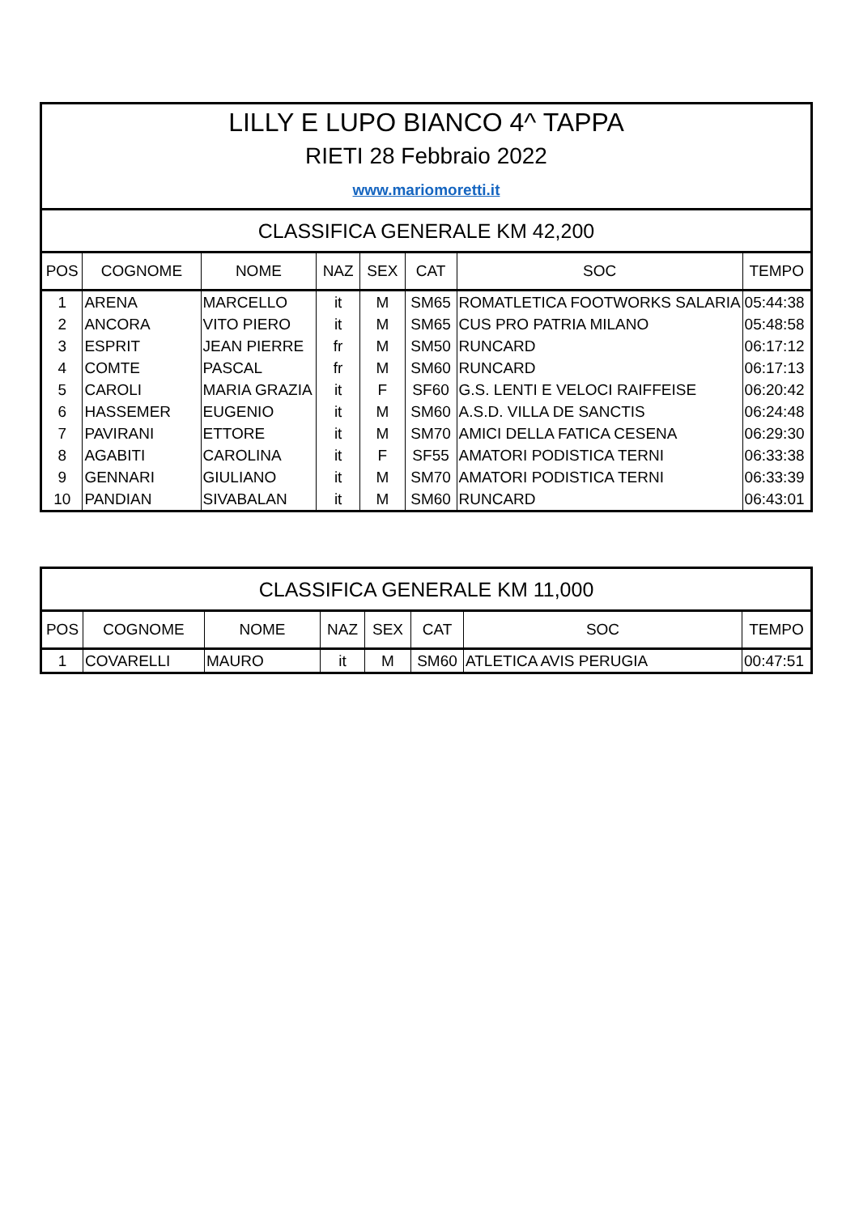| LILLY E LUPO BIANCO 4^ TAPPA | | | | | | | |
| RIETI 28 Febbraio 2022 | | | | | | | |
| www.mariomoretti.it | | | | | | | |
| CLASSIFICA GENERALE KM 42,200 | | | | | | | |
| POS | COGNOME | NOME | NAZ | SEX | CAT | SOC | TEMPO |
| 1 | ARENA | MARCELLO | it | M | SM65 | ROMATLETICA FOOTWORKS SALARIA | 05:44:38 |
| 2 | ANCORA | VITO PIERO | it | M | SM65 | CUS PRO PATRIA MILANO | 05:48:58 |
| 3 | ESPRIT | JEAN PIERRE | fr | M | SM50 | RUNCARD | 06:17:12 |
| 4 | COMTE | PASCAL | fr | M | SM60 | RUNCARD | 06:17:13 |
| 5 | CAROLI | MARIA GRAZIA | it | F | SF60 | G.S. LENTI E VELOCI RAIFFEISE | 06:20:42 |
| 6 | HASSEMER | EUGENIO | it | M | SM60 | A.S.D. VILLA DE SANCTIS | 06:24:48 |
| 7 | PAVIRANI | ETTORE | it | M | SM70 | AMICI DELLA FATICA CESENA | 06:29:30 |
| 8 | AGABITI | CAROLINA | it | F | SF55 | AMATORI PODISTICA TERNI | 06:33:38 |
| 9 | GENNARI | GIULIANO | it | M | SM70 | AMATORI PODISTICA TERNI | 06:33:39 |
| 10 | PANDIAN | SIVABALAN | it | M | SM60 | RUNCARD | 06:43:01 |
| CLASSIFICA GENERALE KM 11,000 | | | | | | | |
| POS | COGNOME | NOME | NAZ | SEX | CAT | SOC | TEMPO |
| 1 | COVARELLI | MAURO | it | M | SM60 | ATLETICA AVIS PERUGIA | 00:47:51 |